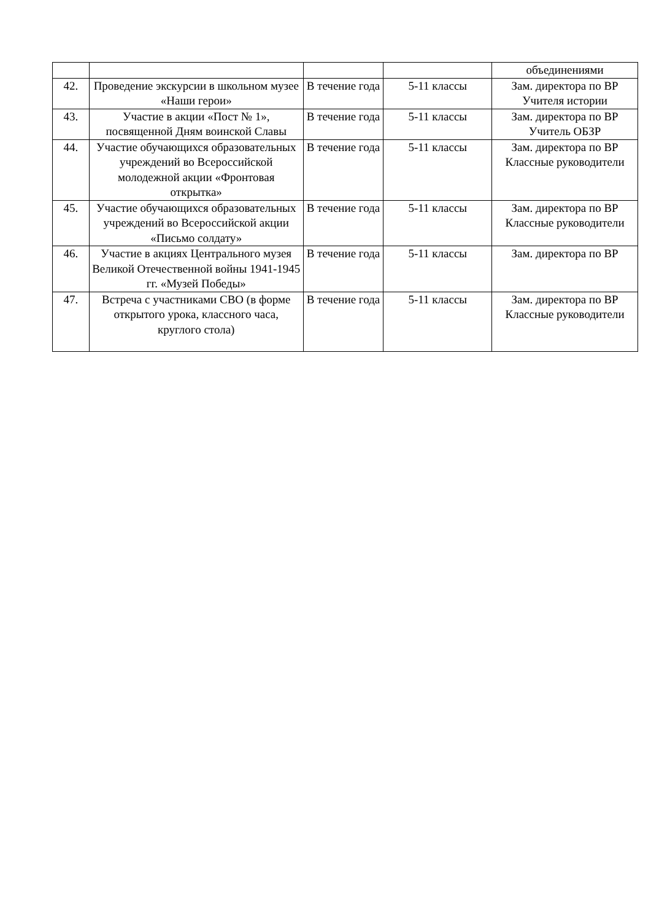| | | | | объединениями |
| 42. | Проведение экскурсии в школьном музее «Наши герои» | В течение года | 5-11 классы | Зам. директора по ВР Учителя истории |
| 43. | Участие в акции «Пост № 1», посвященной Дням воинской Славы | В течение года | 5-11 классы | Зам. директора по ВР Учитель ОБЗР |
| 44. | Участие обучающихся образовательных учреждений во Всероссийской молодежной акции «Фронтовая открытка» | В течение года | 5-11 классы | Зам. директора по ВР Классные руководители |
| 45. | Участие обучающихся образовательных учреждений во Всероссийской акции «Письмо солдату» | В течение года | 5-11 классы | Зам. директора по ВР Классные руководители |
| 46. | Участие в акциях Центрального музея Великой Отечественной войны 1941-1945 гг. «Музей Победы» | В течение года | 5-11 классы | Зам. директора по ВР |
| 47. | Встреча с участниками СВО (в форме открытого урока, классного часа, круглого стола) | В течение года | 5-11 классы | Зам. директора по ВР Классные руководители |